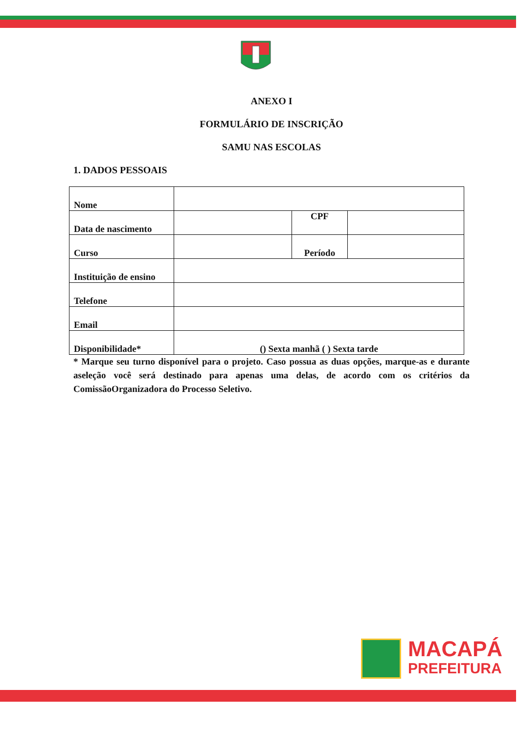ANEXO I
FORMULÁRIO DE INSCRIÇÃO
SAMU NAS ESCOLAS
1. DADOS PESSOAIS
| Nome | | | |
| Data de nascimento | | CPF | |
| Curso | | Período | |
| Instituição de ensino | | | |
| Telefone | | | |
| Email | | | |
| Disponibilidade* | () Sexta manhã ( ) Sexta tarde | | |
* Marque seu turno disponível para o projeto. Caso possua as duas opções, marque-as e durante aseleção você será destinado para apenas uma delas, de acordo com os critérios da ComissãoOrganizadora do Processo Seletivo.
MACAPÁ
PREFEITURA